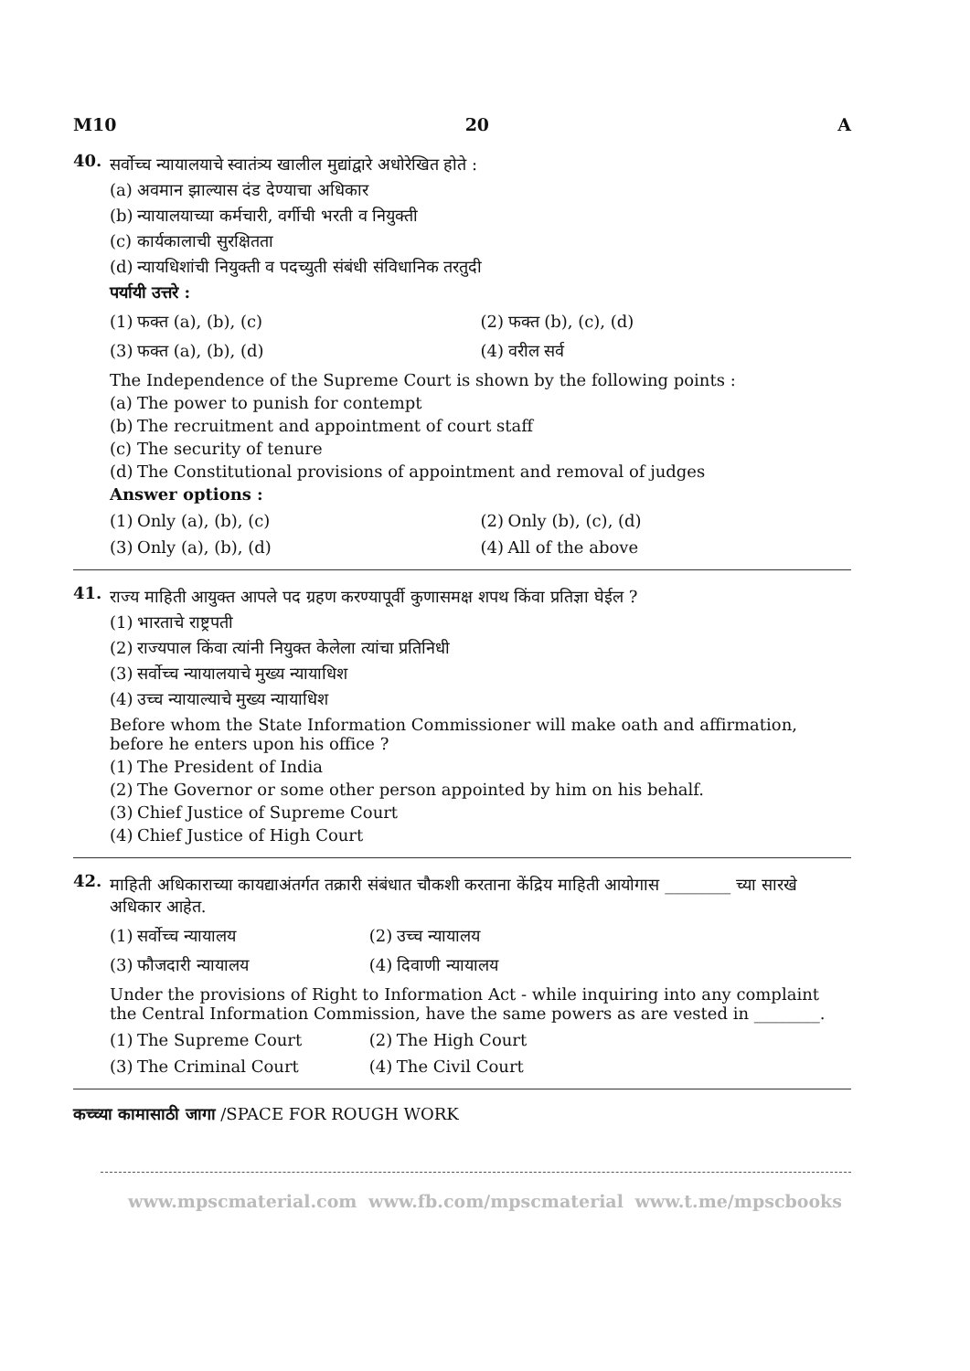M10 20 A
40.
सर्वोच्च न्यायालयाचे स्वातंत्र्य खालील मुद्यांद्वारे अधोरेखित होते :
(a) अवमान झाल्यास दंड देण्याचा अधिकार
(b) न्यायालयाच्या कर्मचारी, वर्गीची भरती व नियुक्ती
(c) कार्यकालाची सुरक्षितता
(d) न्यायधिशांची नियुक्ती व पदच्युती संबंधी संविधानिक तरतुदी
पर्यायी उत्तरे :
(1) फक्त (a), (b), (c)
(2) फक्त (b), (c), (d)
(3) फक्त (a), (b), (d)
(4) वरील सर्व
The Independence of the Supreme Court is shown by the following points :
(a) The power to punish for contempt
(b) The recruitment and appointment of court staff
(c) The security of tenure
(d) The Constitutional provisions of appointment and removal of judges
Answer options :
(1) Only (a), (b), (c)
(2) Only (b), (c), (d)
(3) Only (a), (b), (d)
(4) All of the above
41.
राज्य माहिती आयुक्त आपले पद ग्रहण करण्यापूर्वी कुणासमक्ष शपथ किंवा प्रतिज्ञा घेईल ?
(1) भारताचे राष्ट्रपती
(2) राज्यपाल किंवा त्यांनी नियुक्त केलेला त्यांचा प्रतिनिधी
(3) सर्वोच्च न्यायालयाचे मुख्य न्यायाधिश
(4) उच्च न्यायाल्याचे मुख्य न्यायाधिश
Before whom the State Information Commissioner will make oath and affirmation, before he enters upon his office ?
(1) The President of India
(2) The Governor or some other person appointed by him on his behalf.
(3) Chief Justice of Supreme Court
(4) Chief Justice of High Court
42.
माहिती अधिकाराच्या कायद्याअंतर्गत तक्रारी संबंधात चौकशी करताना केंद्रिय माहिती आयोगास ________ च्या सारखे अधिकार आहेत.
(1) सर्वोच्च न्यायालय
(2) उच्च न्यायालय
(3) फौजदारी न्यायालय
(4) दिवाणी न्यायालय
Under the provisions of Right to Information Act - while inquiring into any complaint the Central Information Commission, have the same powers as are vested in ________.
(1) The Supreme Court
(2) The High Court
(3) The Criminal Court
(4) The Civil Court
कच्च्या कामासाठी जागा /SPACE FOR ROUGH WORK
www.mpscmaterial.com www.fb.com/mpscmaterial www.t.me/mpscbooks